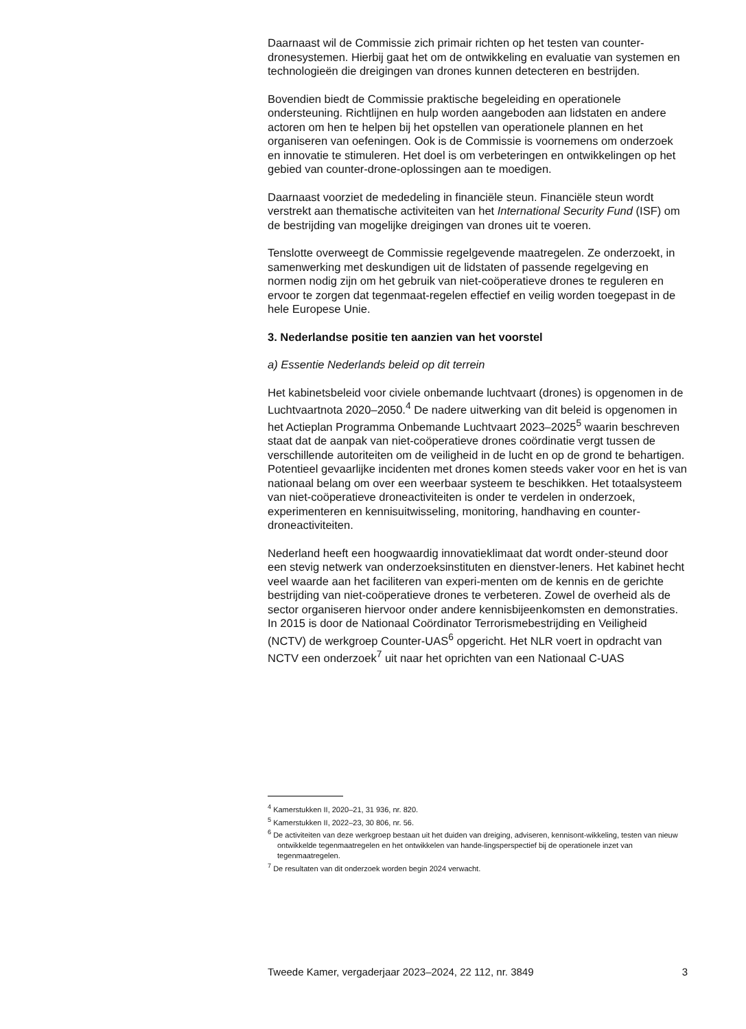Daarnaast wil de Commissie zich primair richten op het testen van counter-dronesystemen. Hierbij gaat het om de ontwikkeling en evaluatie van systemen en technologieën die dreigingen van drones kunnen detecteren en bestrijden.
Bovendien biedt de Commissie praktische begeleiding en operationele ondersteuning. Richtlijnen en hulp worden aangeboden aan lidstaten en andere actoren om hen te helpen bij het opstellen van operationele plannen en het organiseren van oefeningen. Ook is de Commissie is voornemens om onderzoek en innovatie te stimuleren. Het doel is om verbeteringen en ontwikkelingen op het gebied van counter-drone-oplossingen aan te moedigen.
Daarnaast voorziet de mededeling in financiële steun. Financiële steun wordt verstrekt aan thematische activiteiten van het International Security Fund (ISF) om de bestrijding van mogelijke dreigingen van drones uit te voeren.
Tenslotte overweegt de Commissie regelgevende maatregelen. Ze onderzoekt, in samenwerking met deskundigen uit de lidstaten of passende regelgeving en normen nodig zijn om het gebruik van niet-coöperatieve drones te reguleren en ervoor te zorgen dat tegenmaat-regelen effectief en veilig worden toegepast in de hele Europese Unie.
3. Nederlandse positie ten aanzien van het voorstel
a) Essentie Nederlands beleid op dit terrein
Het kabinetsbeleid voor civiele onbemande luchtvaart (drones) is opgenomen in de Luchtvaartnota 2020–2050.<sup>4</sup> De nadere uitwerking van dit beleid is opgenomen in het Actieplan Programma Onbemande Luchtvaart 2023–2025<sup>5</sup> waarin beschreven staat dat de aanpak van niet-coöperatieve drones coördinatie vergt tussen de verschillende autoriteiten om de veiligheid in de lucht en op de grond te behartigen. Potentieel gevaarlijke incidenten met drones komen steeds vaker voor en het is van nationaal belang om over een weerbaar systeem te beschikken. Het totaalsysteem van niet-coöperatieve droneactiviteiten is onder te verdelen in onderzoek, experimenteren en kennisuitwisseling, monitoring, handhaving en counter-droneactiviteiten.
Nederland heeft een hoogwaardig innovatieklimaat dat wordt onder-steund door een stevig netwerk van onderzoeksinstituten en dienstver-leners. Het kabinet hecht veel waarde aan het faciliteren van experi-menten om de kennis en de gerichte bestrijding van niet-coöperatieve drones te verbeteren. Zowel de overheid als de sector organiseren hiervoor onder andere kennisbijeenkomsten en demonstraties. In 2015 is door de Nationaal Coördinator Terrorismebestrijding en Veiligheid (NCTV) de werkgroep Counter-UAS<sup>6</sup> opgericht. Het NLR voert in opdracht van NCTV een onderzoek<sup>7</sup> uit naar het oprichten van een Nationaal C-UAS
<sup>4</sup> Kamerstukken II, 2020–21, 31 936, nr. 820.
<sup>5</sup> Kamerstukken II, 2022–23, 30 806, nr. 56.
<sup>6</sup> De activiteiten van deze werkgroep bestaan uit het duiden van dreiging, adviseren, kennisont-wikkeling, testen van nieuw ontwikkelde tegenmaatregelen en het ontwikkelen van hande-lingsperspectief bij de operationele inzet van tegenmaatregelen.
<sup>7</sup> De resultaten van dit onderzoek worden begin 2024 verwacht.
Tweede Kamer, vergaderjaar 2023–2024, 22 112, nr. 3849 3